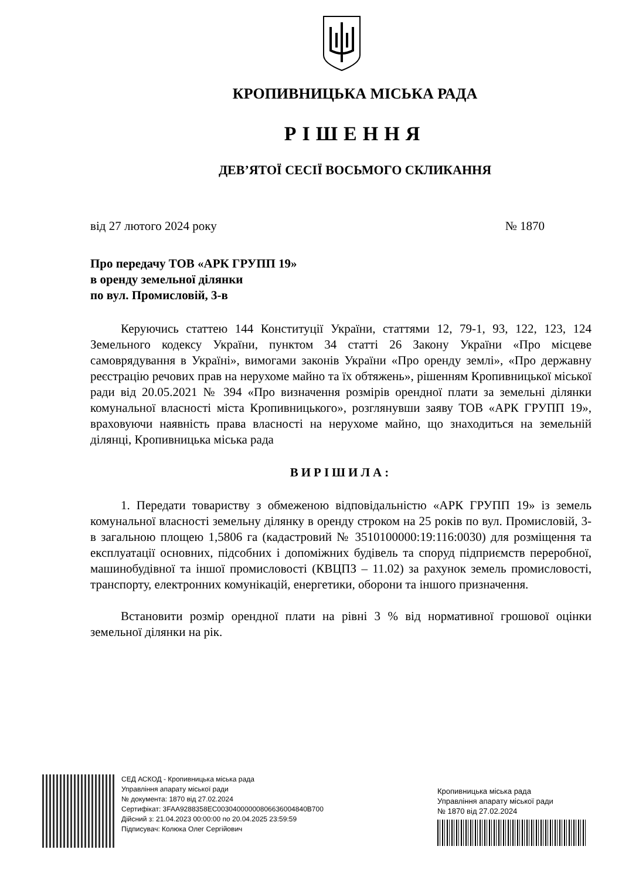КРОПИВНИЦЬКА МІСЬКА РАДА
РІШЕННЯ
ДЕВ’ЯТОЇ СЕСІЇ ВОСЬМОГО СКЛИКАННЯ
від 27 лютого 2024 року № 1870
Про передачу ТОВ «АРК ГРУПП 19»
в оренду земельної ділянки
по вул. Промисловій, 3-в
Керуючись статтею 144 Конституції України, статтями 12, 79-1, 93, 122, 123, 124 Земельного кодексу України, пунктом 34 статті 26 Закону України «Про місцеве самоврядування в Україні», вимогами законів України «Про оренду землі», «Про державну реєстрацію речових прав на нерухоме майно та їх обтяжень», рішенням Кропивницької міської ради від 20.05.2021 № 394 «Про визначення розмірів орендної плати за земельні ділянки комунальної власності міста Кропивницького», розглянувши заяву ТОВ «АРК ГРУПП 19», враховуючи наявність права власності на нерухоме майно, що знаходиться на земельній ділянці, Кропивницька міська рада
ВИРІШИЛА:
1. Передати товариству з обмеженою відповідальністю «АРК ГРУПП 19» із земель комунальної власності земельну ділянку в оренду строком на 25 років по вул. Промисловій, 3-в загальною площею 1,5806 га (кадастровий № 3510100000:19:116:0030) для розміщення та експлуатації основних, підсобних і допоміжних будівель та споруд підприємств переробної, машинобудівної та іншої промисловості (КВЦПЗ – 11.02) за рахунок земель промисловості, транспорту, електронних комунікацій, енергетики, оборони та іншого призначення.
Встановити розмір орендної плати на рівні 3 % від нормативної грошової оцінки земельної ділянки на рік.
СЕД АСКОД - Кропивницька міська рада
Управління апарату міської ради
№ документа: 1870 від 27.02.2024
Сертифікат: 3FAA9288358EC00304000000806636004840B700
Дійсний з: 21.04.2023 00:00:00 по 20.04.2025 23:59:59
Підписувач: Колюка Олег Сергійович
Кропивницька міська рада
Управління апарату міської ради
№ 1870 від 27.02.2024